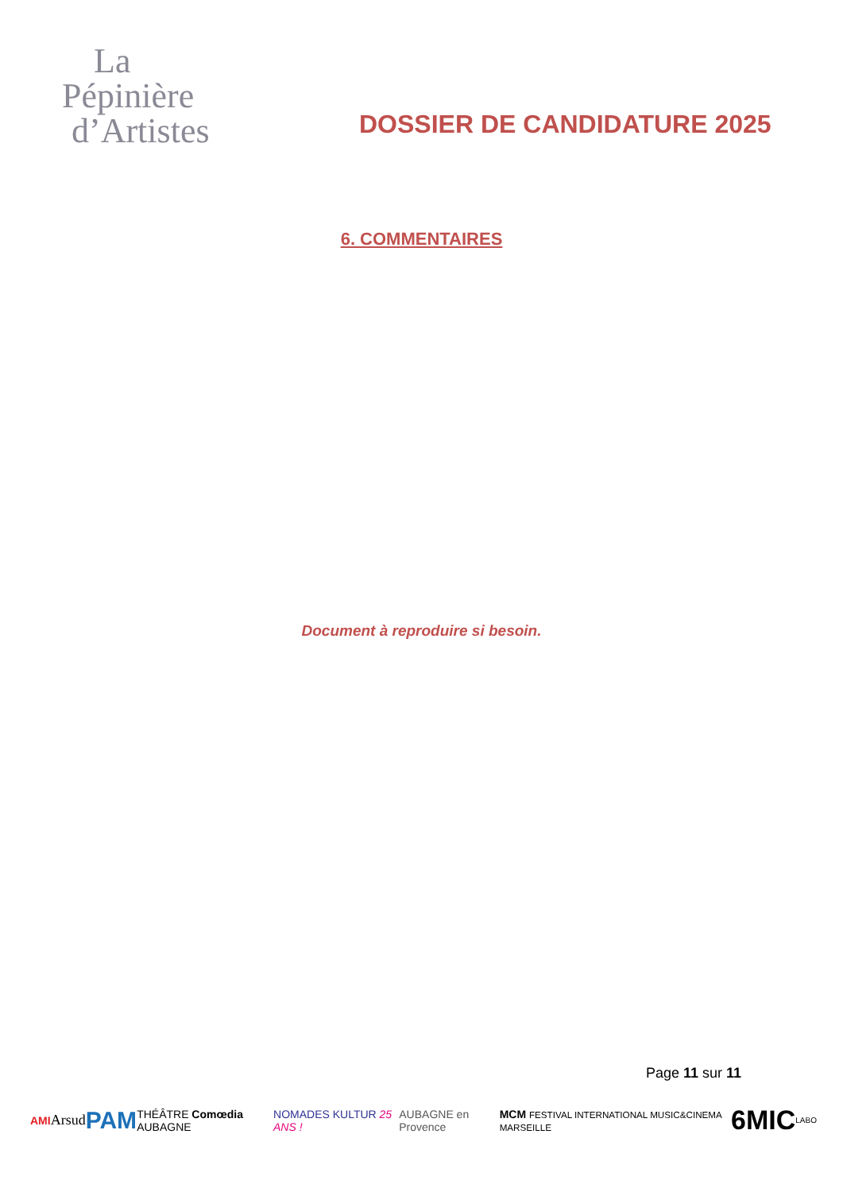La
Pépinière
d’Artistes
DOSSIER DE CANDIDATURE 2025
6. COMMENTAIRES
Document à reproduire si besoin.
Page 11 sur 11
AMI Arsud PAM THÉÂTRE Comœdia AUBAGNE NOMADES KULTUR 25 ANS ! AUBAGNE en Provence MCM FESTIVAL INTERNATIONAL MUSIC&CINEMA MARSEILLE 6MIC LABO